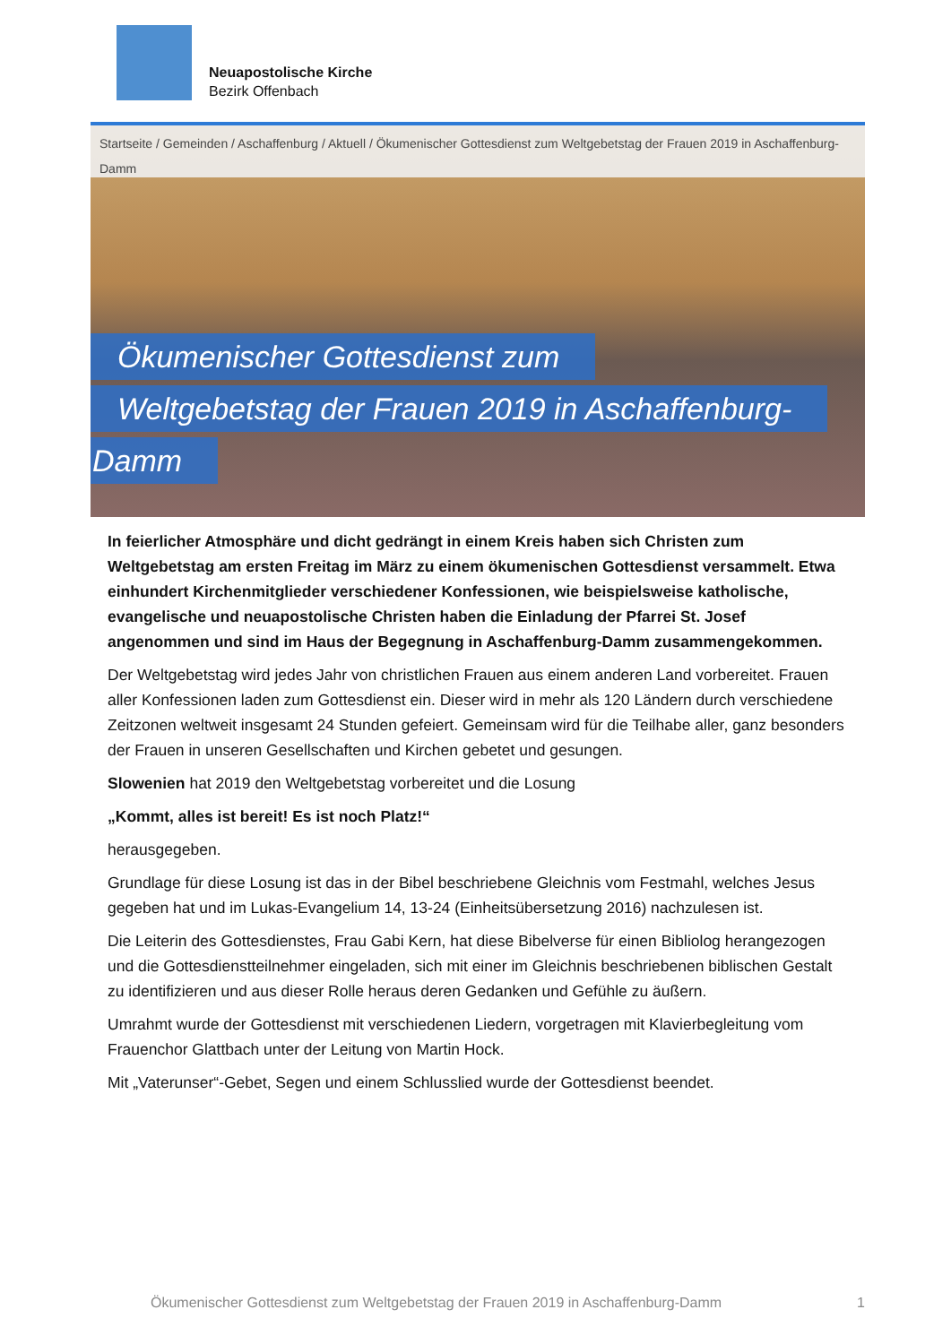Neuapostolische Kirche
Bezirk Offenbach
Startseite / Gemeinden / Aschaffenburg / Aktuell / Ökumenischer Gottesdienst zum Weltgebetstag der Frauen 2019 in Aschaffenburg-Damm
Ökumenischer Gottesdienst zum
Weltgebetstag der Frauen 2019 in Aschaffenburg-
Damm
In feierlicher Atmosphäre und dicht gedrängt in einem Kreis haben sich Christen zum Weltgebetstag am ersten Freitag im März zu einem ökumenischen Gottesdienst versammelt. Etwa einhundert Kirchenmitglieder verschiedener Konfessionen, wie beispielsweise katholische, evangelische und neuapostolische Christen haben die Einladung der Pfarrei St. Josef angenommen und sind im Haus der Begegnung in Aschaffenburg-Damm zusammengekommen.
Der Weltgebetstag wird jedes Jahr von christlichen Frauen aus einem anderen Land vorbereitet. Frauen aller Konfessionen laden zum Gottesdienst ein. Dieser wird in mehr als 120 Ländern durch verschiedene Zeitzonen weltweit insgesamt 24 Stunden gefeiert. Gemeinsam wird für die Teilhabe aller, ganz besonders der Frauen in unseren Gesellschaften und Kirchen gebetet und gesungen.
Slowenien hat 2019 den Weltgebetstag vorbereitet und die Losung
„Kommt, alles ist bereit! Es ist noch Platz!“
herausgegeben.
Grundlage für diese Losung ist das in der Bibel beschriebene Gleichnis vom Festmahl, welches Jesus gegeben hat und im Lukas-Evangelium 14, 13-24 (Einheitsübersetzung 2016) nachzulesen ist.
Die Leiterin des Gottesdienstes, Frau Gabi Kern, hat diese Bibelverse für einen Bibliolog herangezogen und die Gottesdienstteilnehmer eingeladen, sich mit einer im Gleichnis beschriebenen biblischen Gestalt zu identifizieren und aus dieser Rolle heraus deren Gedanken und Gefühle zu äußern.
Umrahmt wurde der Gottesdienst mit verschiedenen Liedern, vorgetragen mit Klavierbegleitung vom Frauenchor Glattbach unter der Leitung von Martin Hock.
Mit „Vaterunser“-Gebet, Segen und einem Schlusslied wurde der Gottesdienst beendet.
Ökumenischer Gottesdienst zum Weltgebetstag der Frauen 2019 in Aschaffenburg-Damm 1